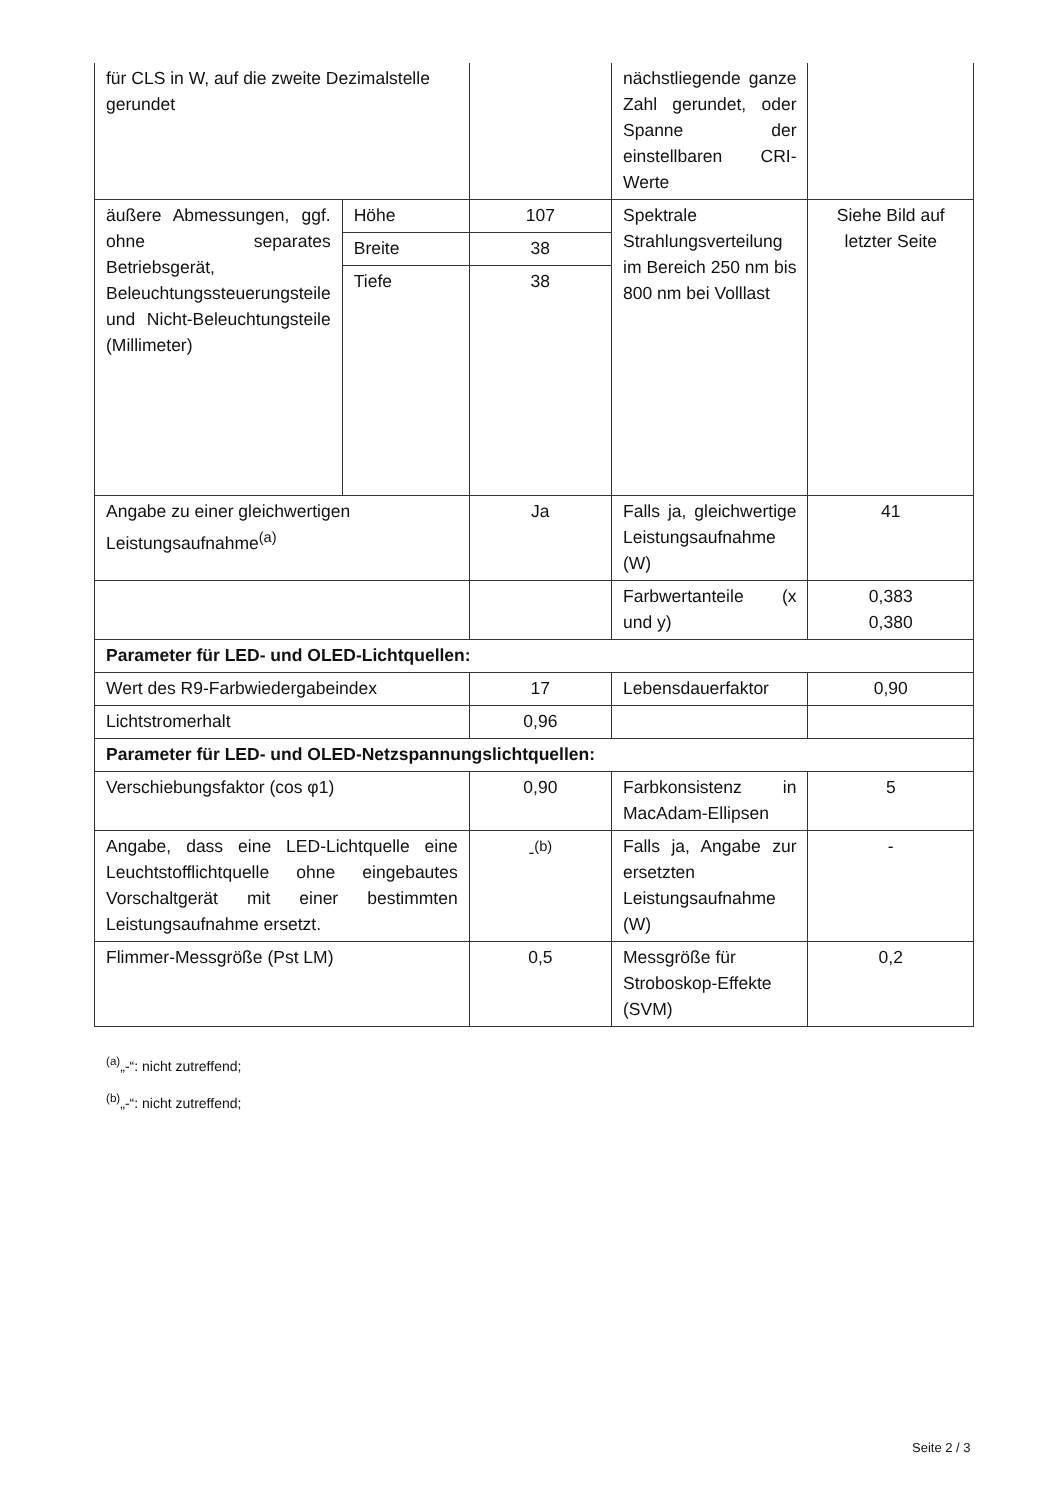| für CLS in W, auf die zweite Dezimalstelle gerundet | | | nächstliegende ganze Zahl gerundet, oder Spanne der einstellbaren CRI-Werte | |
| äußere Abmessungen, ggf. ohne separates Betriebsgerät, Beleuchtungssteuerungsteile und Nicht-Beleuchtungsteile (Millimeter) | Höhe | 107 | Spektrale Strahlungsverteilung im Bereich 250 nm bis 800 nm bei Volllast | Siehe Bild auf letzter Seite |
| | Breite | 38 | | |
| | Tiefe | 38 | | |
| Angabe zu einer gleichwertigen Leistungsaufnahme<sup>(a)</sup> | | Ja | Falls ja, gleichwertige Leistungsaufnahme (W) | 41 |
| | | | Farbwertanteile (x und y) | 0,383 0,380 |
| Parameter für LED- und OLED-Lichtquellen: | | | | |
| Wert des R9-Farbwiedergabeindex | | 17 | Lebensdauerfaktor | 0,90 |
| Lichtstromerhalt | | 0,96 | | |
| Parameter für LED- und OLED-Netzspannungslichtquellen: | | | | |
| Verschiebungsfaktor (cos φ1) | | 0,90 | Farbkonsistenz in MacAdam-Ellipsen | 5 |
| Angabe, dass eine LED-Lichtquelle eine Leuchtstofflichtquelle ohne eingebautes Vorschaltgerät mit einer bestimmten Leistungsaufnahme ersetzt. | | -<sup>(b)</sup> | Falls ja, Angabe zur ersetzten Leistungsaufnahme (W) | - |
| Flimmer-Messgröße (Pst LM) | | 0,5 | Messgröße für Stroboskop-Effekte (SVM) | 0,2 |
<sup>(a)</sup>„-“: nicht zutreffend;
<sup>(b)</sup>„-“: nicht zutreffend;
Seite 2 / 3